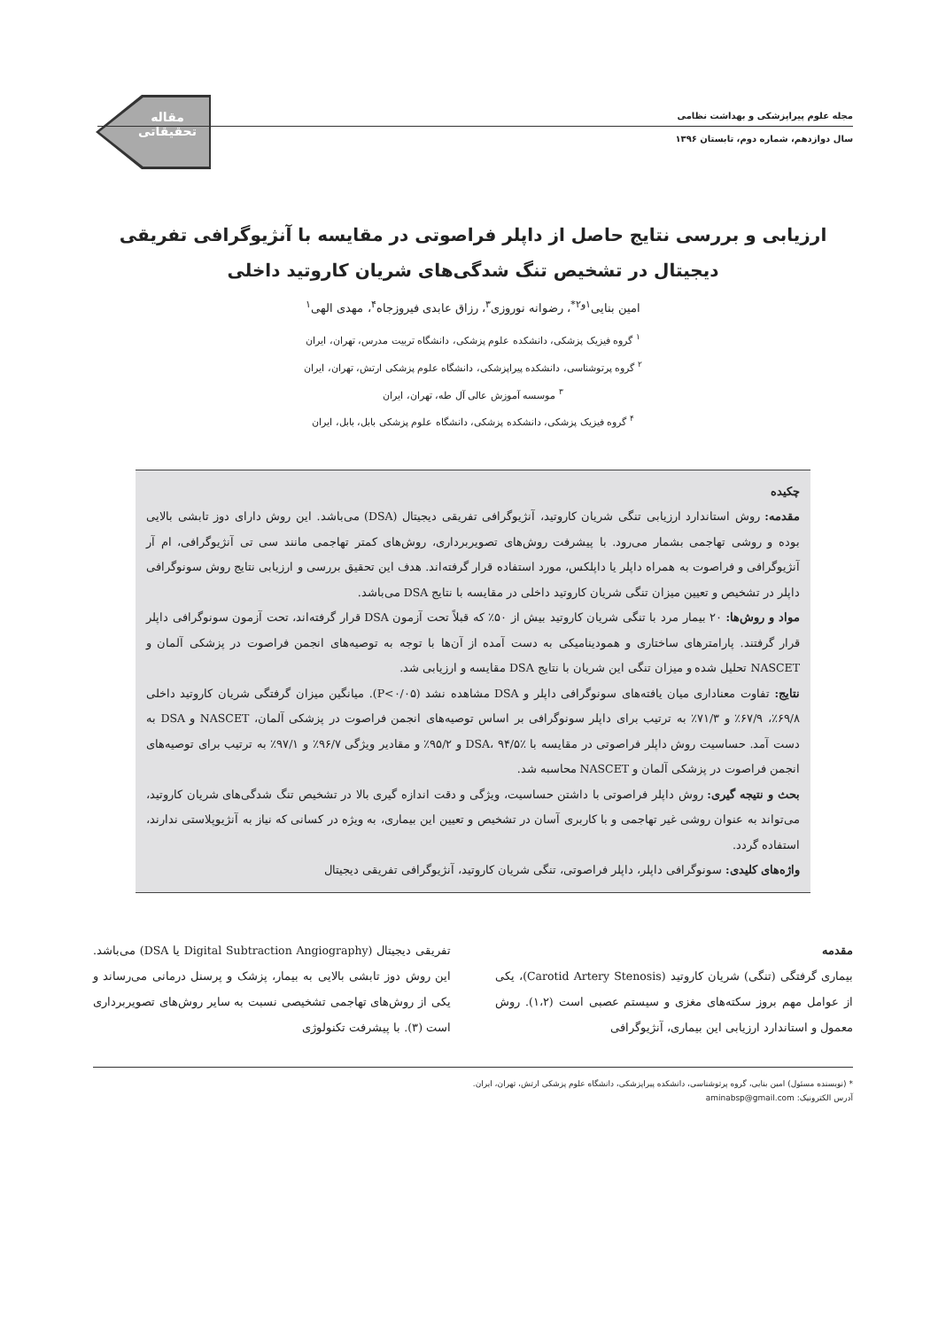مقاله
تحقیقاتی
مجله علوم پیراپزشکی و بهداشت نظامی
سال دوازدهم، شماره دوم، تابستان ۱۳۹۶
ارزیابی و بررسی نتایج حاصل از داپلر فراصوتی در مقایسه با آنژیوگرافی تفریقی
دیجیتال در تشخیص تنگ شدگی‌های شریان کاروتید داخلی
امین بنایی<sup>۱و۲*</sup>، رضوانه نوروزی<sup>۳</sup>، رزاق عابدی فیروزجاه<sup>۴</sup>، مهدی الهی<sup>۱</sup>
<sup>۱</sup> گروه فیزیک پزشکی، دانشکده علوم پزشکی، دانشگاه تربیت مدرس، تهران، ایران
<sup>۲</sup> گروه پرتوشناسی، دانشکده پیراپزشکی، دانشگاه علوم پزشکی ارتش، تهران، ایران
<sup>۳</sup> موسسه آموزش عالی آل طه، تهران، ایران
<sup>۴</sup> گروه فیزیک پزشکی، دانشکده پزشکی، دانشگاه علوم پزشکی بابل، بابل، ایران
چکیده
مقدمه: روش استاندارد ارزیابی تنگی شریان کاروتید، آنژیوگرافی تفریقی دیجیتال (DSA) می‌باشد. این روش دارای دوز تابشی بالایی بوده و روشی تهاجمی بشمار می‌رود. با پیشرفت روش‌های تصویربرداری، روش‌های کمتر تهاجمی مانند سی تی آنژیوگرافی، ام آر آنژیوگرافی و فراصوت به همراه داپلر یا داپلکس، مورد استفاده قرار گرفته‌اند. هدف این تحقیق بررسی و ارزیابی نتایج روش سونوگرافی داپلر در تشخیص و تعیین میزان تنگی شریان کاروتید داخلی در مقایسه با نتایج DSA می‌باشد.
مواد و روش‌ها: ۲۰ بیمار مرد با تنگی شریان کاروتید بیش از ۵۰٪ که قبلاً تحت آزمون DSA قرار گرفته‌اند، تحت آزمون سونوگرافی داپلر قرار گرفتند. پارامترهای ساختاری و همودینامیکی به دست آمده از آن‌ها با توجه به توصیه‌های انجمن فراصوت در پزشکی آلمان و NASCET تحلیل شده و میزان تنگی این شریان با نتایج DSA مقایسه و ارزیابی شد.
نتایج: تفاوت معناداری میان یافته‌های سونوگرافی داپلر و DSA مشاهده نشد (P<۰/۰۵). میانگین میزان گرفتگی شریان کاروتید داخلی ۶۹/۸٪، ۶۷/۹٪ و ۷۱/۳٪ به ترتیب برای داپلر سونوگرافی بر اساس توصیه‌های انجمن فراصوت در پزشکی آلمان، NASCET و DSA به دست آمد. حساسیت روش داپلر فراصوتی در مقایسه با DSA، ۹۴/۵٪ و ۹۵/۲٪ و مقادیر ویژگی ۹۶/۷٪ و ۹۷/۱٪ به ترتیب برای توصیه‌های انجمن فراصوت در پزشکی آلمان و NASCET محاسبه شد.
بحث و نتیجه گیری: روش داپلر فراصوتی با داشتن حساسیت، ویژگی و دقت اندازه گیری بالا در تشخیص تنگ شدگی‌های شریان کاروتید، می‌تواند به عنوان روشی غیر تهاجمی و با کاربری آسان در تشخیص و تعیین این بیماری، به ویژه در کسانی که نیاز به آنژیوپلاستی ندارند، استفاده گردد.
واژه‌های کلیدی: سونوگرافی داپلر، داپلر فراصوتی، تنگی شریان کاروتید، آنژیوگرافی تفریقی دیجیتال
مقدمه
بیماری گرفتگی (تنگی) شریان کاروتید (Carotid Artery Stenosis)، یکی از عوامل مهم بروز سکته‌های مغزی و سیستم عصبی است (۱،۲). روش معمول و استاندارد ارزیابی این بیماری، آنژیوگرافی
تفریقی دیجیتال (Digital Subtraction Angiography یا DSA) می‌باشد. این روش دوز تابشی بالایی به بیمار، پزشک و پرسنل درمانی می‌رساند و یکی از روش‌های تهاجمی تشخیصی نسبت به سایر روش‌های تصویربرداری است (۳). با پیشرفت تکنولوژی
* (نویسنده مسئول) امین بنایی، گروه پرتوشناسی، دانشکده پیراپزشکی، دانشگاه علوم پزشکی ارتش، تهران، ایران.
آدرس الکترونیک: aminabsp@gmail.com